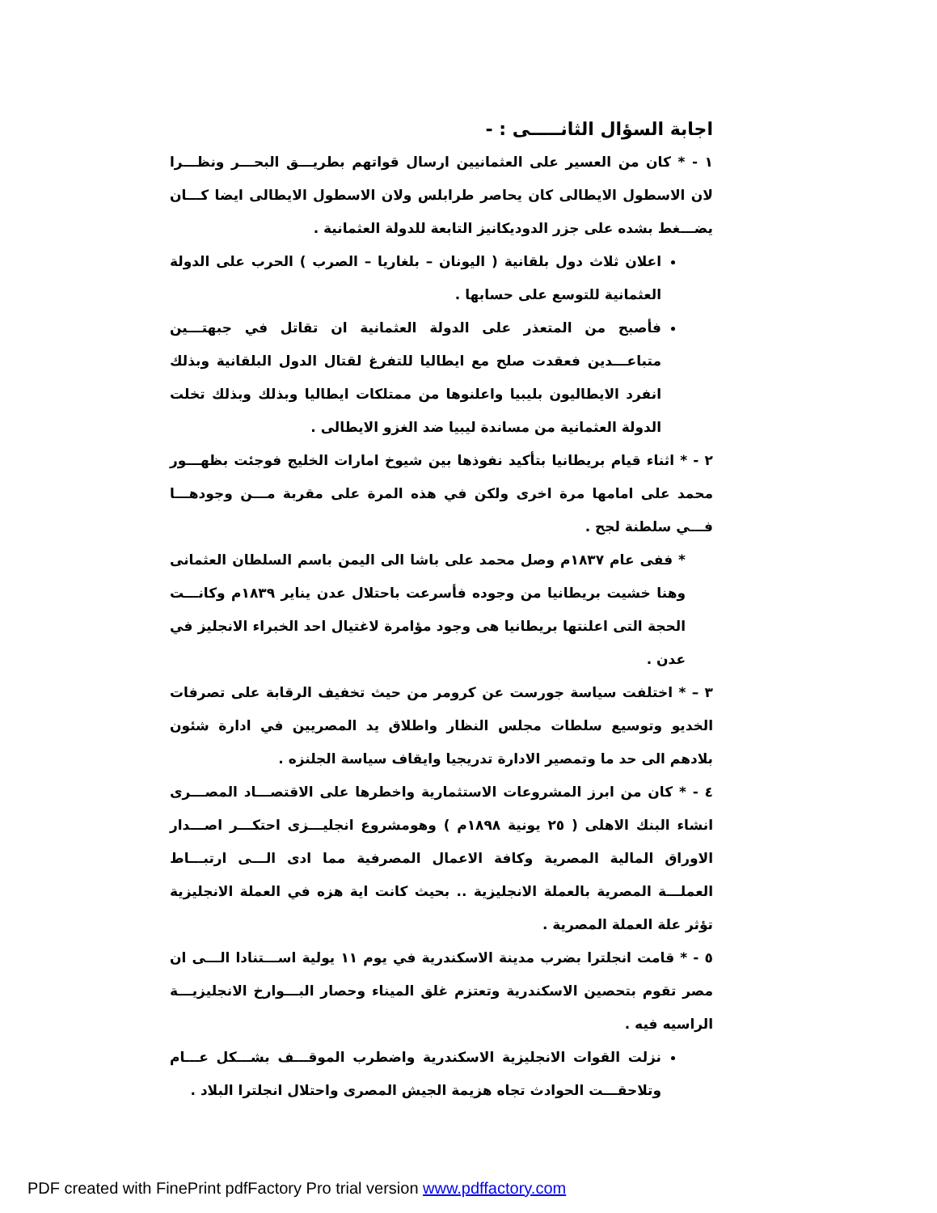اجابة السؤال الثانـــــى : -
١ - * كان من العسير على العثمانيين ارسال قواتهم بطريـــق البحـــر ونظـــرا لان الاسطول الايطالى كان يحاصر طرابلس ولان الاسطول الايطالى ايضا كـــان يضـــغط بشده على جزر الدوديكانيز التابعة للدولة العثمانية .
اعلان ثلاث دول بلقانية ( اليونان – بلغاريا – الصرب ) الحرب على الدولة العثمانية للتوسع على حسابها .
فأصبح من المتعذر على الدولة العثمانية ان تقاتل في جبهتـــين متباعـــدين فعقدت صلح مع ايطاليا للتفرغ لقتال الدول البلقانية وبذلك انفرد الايطاليون بليبيا واعلنوها من ممتلكات ايطاليا وبذلك وبذلك تخلت الدولة العثمانية من مساندة ليبيا ضد الغزو الايطالى .
٢ - * اثناء قيام بريطانيا بتأكيد نفوذها بين شيوخ امارات الخليج فوجئت بظهـــور محمد على امامها مرة اخرى ولكن في هذه المرة على مقربة مـــن وجودهـــا فـــي سلطنة لجح .
* ففى عام ١٨٣٧م وصل محمد على باشا الى اليمن باسم السلطان العثمانى وهنا خشيت بريطانيا من وجوده فأسرعت باحتلال عدن يناير ١٨٣٩م وكانـــت الحجة التى اعلنتها بريطانيا هى وجود مؤامرة لاغتيال احد الخبراء الانجليز في عدن .
٣ – * اختلفت سياسة جورست عن كرومر من حيث تخفيف الرقابة على تصرفات الخديو وتوسيع سلطات مجلس النظار واطلاق يد المصريين في ادارة شئون بلادهم الى حد ما وتمصير الادارة تدريجيا وايقاف سياسة الجلنزه .
٤ - * كان من ابرز المشروعات الاستثمارية واخطرها على الاقتصـــاد المصـــرى انشاء البنك الاهلى ( ٢٥ يونية ١٨٩٨م ) وهومشروع انجليـــزى احتكـــر اصـــدار الاوراق المالية المصرية وكافة الاعمال المصرفية مما ادى الـــى ارتبـــاط العملـــة المصرية بالعملة الانجليزية .. بحيث كانت اية هزه في العملة الانجليزية تؤثر علة العملة المصرية .
٥ - * قامت انجلترا بضرب مدينة الاسكندرية في يوم ١١ يولية اســـتنادا الـــى ان مصر تقوم بتحصين الاسكندرية وتعتزم غلق الميناء وحصار البـــوارخ الانجليزيـــة الراسيه فيه .
نزلت القوات الانجليزية الاسكندرية واضطرب الموقـــف بشـــكل عـــام وتلاحقـــت الحوادث تجاه هزيمة الجيش المصرى واحتلال انجلترا البلاد .
PDF created with FinePrint pdfFactory Pro trial version www.pdffactory.com